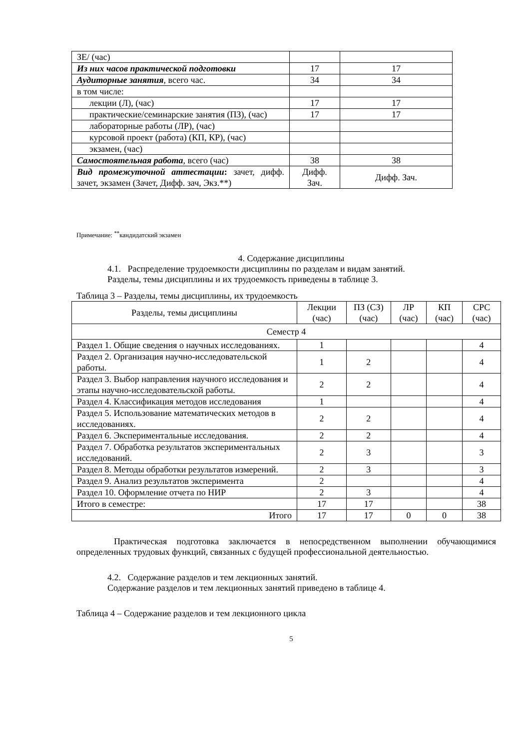| ЗЕ/ (час) | | |
| Из них часов практической подготовки | 17 | 17 |
| Аудиторные занятия , всего час. | 34 | 34 |
| в том числе: | | |
| лекции (Л), (час) | 17 | 17 |
| практические/семинарские занятия (ПЗ), (час) | 17 | 17 |
| лабораторные работы (ЛР), (час) | | |
| курсовой проект (работа) (КП, КР), (час) | | |
| экзамен, (час) | | |
| Самостоятельная работа , всего (час) | 38 | 38 |
| Вид промежуточной аттестации : зачет, дифф. зачет, экзамен (Зачет, Дифф. зач, Экз.**) | Дифф. Зач. | Дифф. Зач. |
Примечание: <sup>**</sup>кандидатский экзамен
4. Содержание дисциплины
4.1. Распределение трудоемкости дисциплины по разделам и видам занятий.
Разделы, темы дисциплины и их трудоемкость приведены в таблице 3.
Таблица 3 – Разделы, темы дисциплины, их трудоемкость
| Разделы, темы дисциплины | Лекции (час) | ПЗ (СЗ) (час) | ЛР (час) | КП (час) | СРС (час) |
| --- | --- | --- | --- | --- | --- |
| Семестр 4 | | | | | |
| Раздел 1. Общие сведения о научных исследованиях. | 1 | | | | 4 |
| Раздел 2. Организация научно-исследовательской работы. | 1 | 2 | | | 4 |
| Раздел 3. Выбор направления научного исследования и этапы научно-исследовательской работы. | 2 | 2 | | | 4 |
| Раздел 4. Классификация методов исследования | 1 | | | | 4 |
| Раздел 5. Использование математических методов в исследованиях. | 2 | 2 | | | 4 |
| Раздел 6. Экспериментальные исследования. | 2 | 2 | | | 4 |
| Раздел 7. Обработка результатов экспериментальных исследований. | 2 | 3 | | | 3 |
| Раздел 8. Методы обработки результатов измерений. | 2 | 3 | | | 3 |
| Раздел 9. Анализ результатов эксперимента | 2 | | | | 4 |
| Раздел 10. Оформление отчета по НИР | 2 | 3 | | | 4 |
| Итого в семестре: | 17 | 17 | | | 38 |
| Итого | 17 | 17 | 0 | 0 | 38 |
Практическая подготовка заключается в непосредственном выполнении обучающимися определенных трудовых функций, связанных с будущей профессиональной деятельностью.
4.2. Содержание разделов и тем лекционных занятий.
Содержание разделов и тем лекционных занятий приведено в таблице 4.
Таблица 4 – Содержание разделов и тем лекционного цикла
5